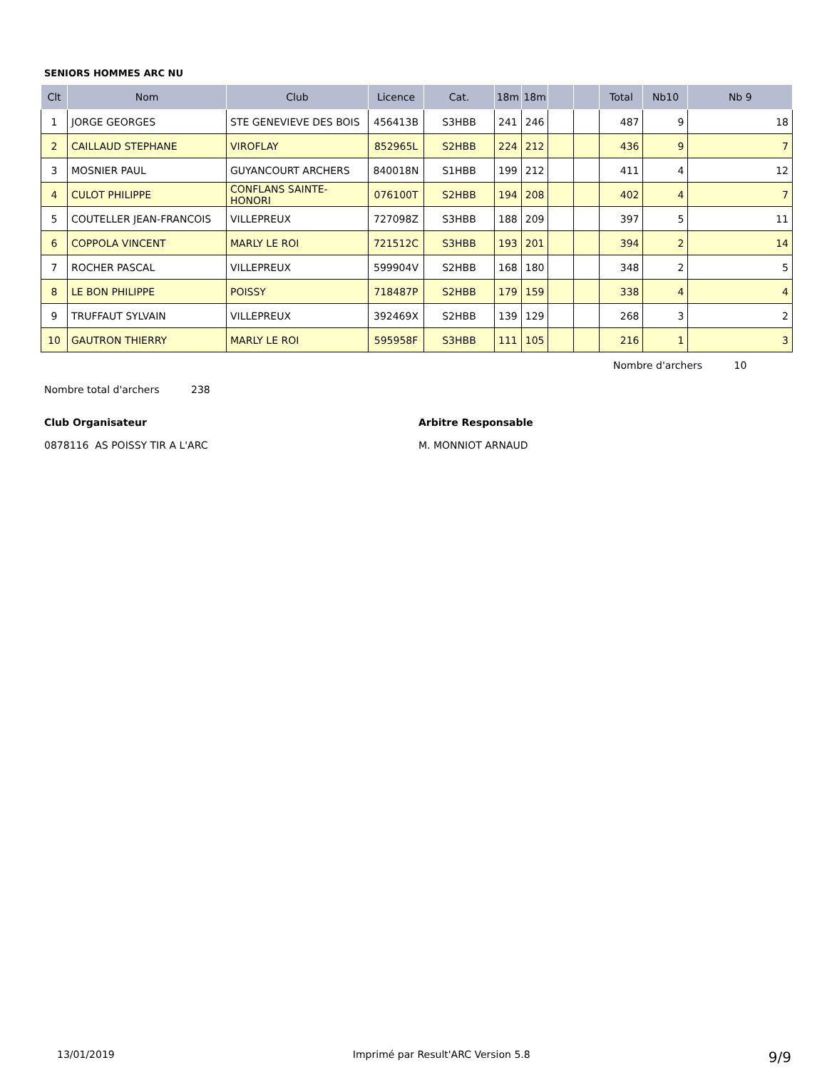SENIORS HOMMES ARC NU
| Clt | Nom | Club | Licence | Cat. | 18m | 18m | | | Total | Nb10 | Nb 9 |
| --- | --- | --- | --- | --- | --- | --- | --- | --- | --- | --- | --- |
| 1 | JORGE GEORGES | STE GENEVIEVE DES BOIS | 456413B | S3HBB | 241 | 246 | | | 487 | 9 | 18 |
| 2 | CAILLAUD STEPHANE | VIROFLAY | 852965L | S2HBB | 224 | 212 | | | 436 | 9 | 7 |
| 3 | MOSNIER PAUL | GUYANCOURT ARCHERS | 840018N | S1HBB | 199 | 212 | | | 411 | 4 | 12 |
| 4 | CULOT PHILIPPE | CONFLANS SAINTE-HONORI | 076100T | S2HBB | 194 | 208 | | | 402 | 4 | 7 |
| 5 | COUTELLER JEAN-FRANCOIS | VILLEPREUX | 727098Z | S3HBB | 188 | 209 | | | 397 | 5 | 11 |
| 6 | COPPOLA VINCENT | MARLY LE ROI | 721512C | S3HBB | 193 | 201 | | | 394 | 2 | 14 |
| 7 | ROCHER PASCAL | VILLEPREUX | 599904V | S2HBB | 168 | 180 | | | 348 | 2 | 5 |
| 8 | LE BON PHILIPPE | POISSY | 718487P | S2HBB | 179 | 159 | | | 338 | 4 | 4 |
| 9 | TRUFFAUT SYLVAIN | VILLEPREUX | 392469X | S2HBB | 139 | 129 | | | 268 | 3 | 2 |
| 10 | GAUTRON THIERRY | MARLY LE ROI | 595958F | S3HBB | 111 | 105 | | | 216 | 1 | 3 |
Nombre d'archers 10
Nombre total d'archers 238
Club Organisateur
0878116 AS POISSY TIR A L'ARC
Arbitre Responsable
M. MONNIOT ARNAUD
13/01/2019 Imprimé par Result'ARC Version 5.8 9/9